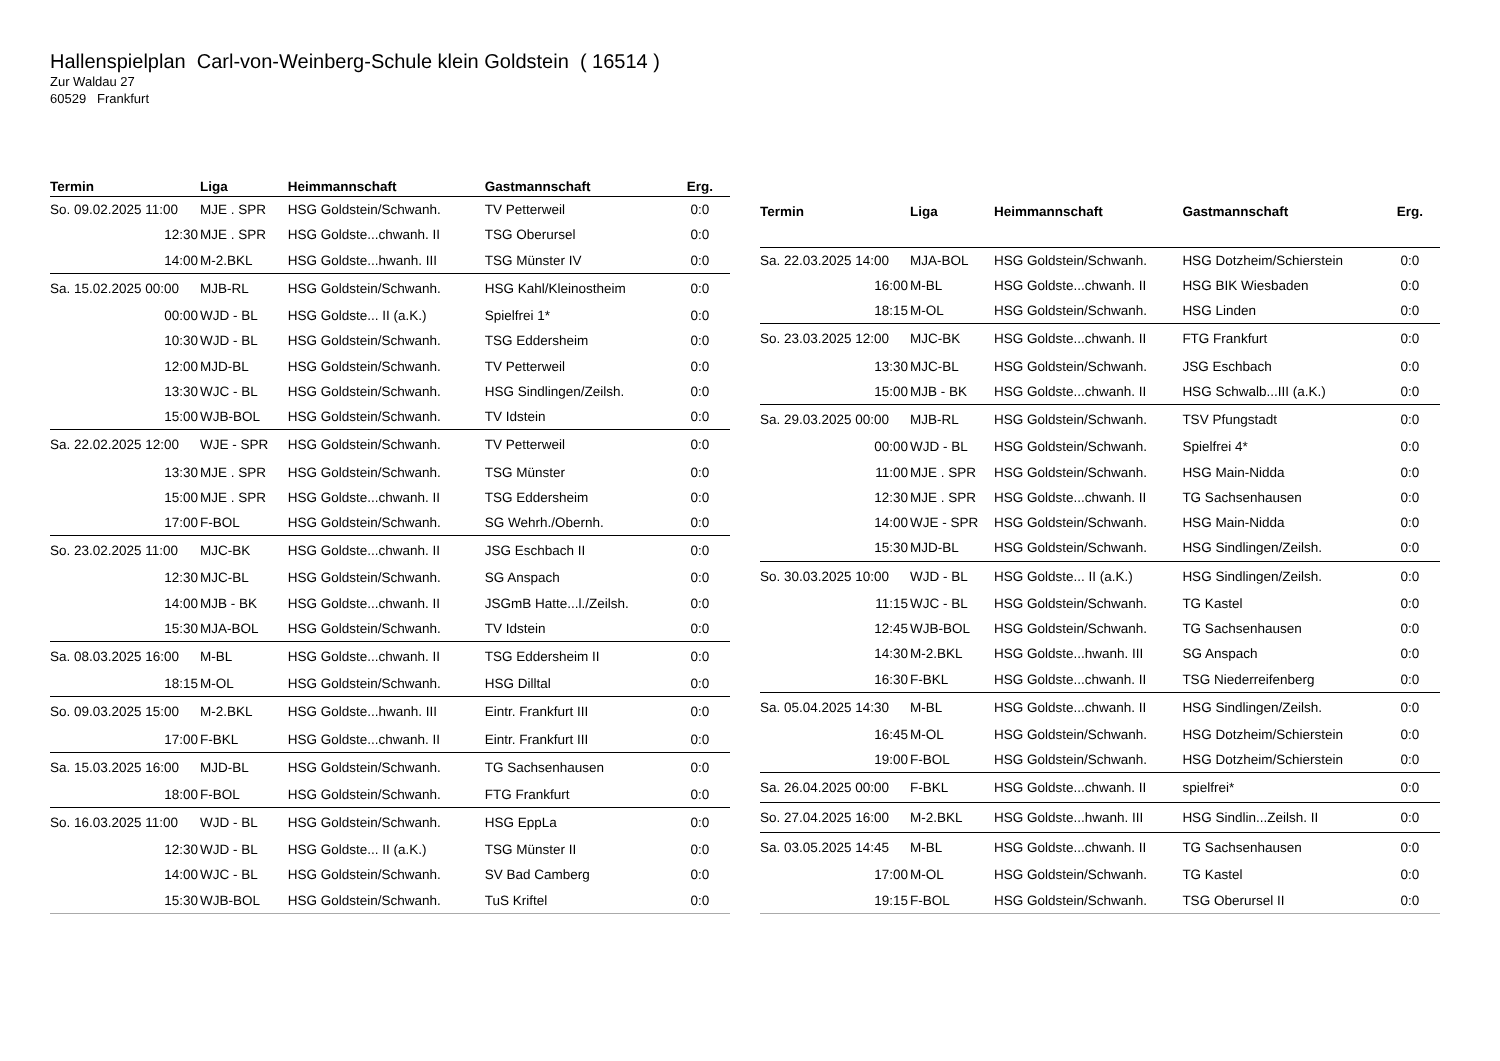Hallenspielplan Carl-von-Weinberg-Schule klein Goldstein ( 16514 )
Zur Waldau 27
60529 Frankfurt
| Termin | Liga | Heimmannschaft | Gastmannschaft | Erg. |
| --- | --- | --- | --- | --- |
| So. 09.02.2025 11:00 | MJE . SPR | HSG Goldstein/Schwanh. | TV Petterweil | 0:0 |
| 12:30 | MJE . SPR | HSG Goldste...chwanh. II | TSG Oberursel | 0:0 |
| 14:00 | M-2.BKL | HSG Goldste...hwanh. III | TSG Münster IV | 0:0 |
| Sa. 15.02.2025 00:00 | MJB-RL | HSG Goldstein/Schwanh. | HSG Kahl/Kleinostheim | 0:0 |
| 00:00 | WJD - BL | HSG Goldste... II (a.K.) | Spielfrei 1* | 0:0 |
| 10:30 | WJD - BL | HSG Goldstein/Schwanh. | TSG Eddersheim | 0:0 |
| 12:00 | MJD-BL | HSG Goldstein/Schwanh. | TV Petterweil | 0:0 |
| 13:30 | WJC - BL | HSG Goldstein/Schwanh. | HSG Sindlingen/Zeilsh. | 0:0 |
| 15:00 | WJB-BOL | HSG Goldstein/Schwanh. | TV Idstein | 0:0 |
| Sa. 22.02.2025 12:00 | WJE - SPR | HSG Goldstein/Schwanh. | TV Petterweil | 0:0 |
| 13:30 | MJE . SPR | HSG Goldstein/Schwanh. | TSG Münster | 0:0 |
| 15:00 | MJE . SPR | HSG Goldste...chwanh. II | TSG Eddersheim | 0:0 |
| 17:00 | F-BOL | HSG Goldstein/Schwanh. | SG Wehrh./Obernh. | 0:0 |
| So. 23.02.2025 11:00 | MJC-BK | HSG Goldste...chwanh. II | JSG Eschbach II | 0:0 |
| 12:30 | MJC-BL | HSG Goldstein/Schwanh. | SG Anspach | 0:0 |
| 14:00 | MJB - BK | HSG Goldste...chwanh. II | JSGmB Hatte...l./Zeilsh. | 0:0 |
| 15:30 | MJA-BOL | HSG Goldstein/Schwanh. | TV Idstein | 0:0 |
| Sa. 08.03.2025 16:00 | M-BL | HSG Goldste...chwanh. II | TSG Eddersheim II | 0:0 |
| 18:15 | M-OL | HSG Goldstein/Schwanh. | HSG Dilltal | 0:0 |
| So. 09.03.2025 15:00 | M-2.BKL | HSG Goldste...hwanh. III | Eintr. Frankfurt III | 0:0 |
| 17:00 | F-BKL | HSG Goldste...chwanh. II | Eintr. Frankfurt III | 0:0 |
| Sa. 15.03.2025 16:00 | MJD-BL | HSG Goldstein/Schwanh. | TG Sachsenhausen | 0:0 |
| 18:00 | F-BOL | HSG Goldstein/Schwanh. | FTG Frankfurt | 0:0 |
| So. 16.03.2025 11:00 | WJD - BL | HSG Goldstein/Schwanh. | HSG EppLa | 0:0 |
| 12:30 | WJD - BL | HSG Goldste... II (a.K.) | TSG Münster II | 0:0 |
| 14:00 | WJC - BL | HSG Goldstein/Schwanh. | SV Bad Camberg | 0:0 |
| 15:30 | WJB-BOL | HSG Goldstein/Schwanh. | TuS Kriftel | 0:0 |
| Termin | Liga | Heimmannschaft | Gastmannschaft | Erg. |
| --- | --- | --- | --- | --- |
| Sa. 22.03.2025 14:00 | MJA-BOL | HSG Goldstein/Schwanh. | HSG Dotzheim/Schierstein | 0:0 |
| 16:00 | M-BL | HSG Goldste...chwanh. II | HSG BIK Wiesbaden | 0:0 |
| 18:15 | M-OL | HSG Goldstein/Schwanh. | HSG Linden | 0:0 |
| So. 23.03.2025 12:00 | MJC-BK | HSG Goldste...chwanh. II | FTG Frankfurt | 0:0 |
| 13:30 | MJC-BL | HSG Goldstein/Schwanh. | JSG Eschbach | 0:0 |
| 15:00 | MJB - BK | HSG Goldste...chwanh. II | HSG Schwalb...III (a.K.) | 0:0 |
| Sa. 29.03.2025 00:00 | MJB-RL | HSG Goldstein/Schwanh. | TSV Pfungstadt | 0:0 |
| 00:00 | WJD - BL | HSG Goldstein/Schwanh. | Spielfrei 4* | 0:0 |
| 11:00 | MJE . SPR | HSG Goldstein/Schwanh. | HSG Main-Nidda | 0:0 |
| 12:30 | MJE . SPR | HSG Goldste...chwanh. II | TG Sachsenhausen | 0:0 |
| 14:00 | WJE - SPR | HSG Goldstein/Schwanh. | HSG Main-Nidda | 0:0 |
| 15:30 | MJD-BL | HSG Goldstein/Schwanh. | HSG Sindlingen/Zeilsh. | 0:0 |
| So. 30.03.2025 10:00 | WJD - BL | HSG Goldste... II (a.K.) | HSG Sindlingen/Zeilsh. | 0:0 |
| 11:15 | WJC - BL | HSG Goldstein/Schwanh. | TG Kastel | 0:0 |
| 12:45 | WJB-BOL | HSG Goldstein/Schwanh. | TG Sachsenhausen | 0:0 |
| 14:30 | M-2.BKL | HSG Goldste...hwanh. III | SG Anspach | 0:0 |
| 16:30 | F-BKL | HSG Goldste...chwanh. II | TSG Niederreifenberg | 0:0 |
| Sa. 05.04.2025 14:30 | M-BL | HSG Goldste...chwanh. II | HSG Sindlingen/Zeilsh. | 0:0 |
| 16:45 | M-OL | HSG Goldstein/Schwanh. | HSG Dotzheim/Schierstein | 0:0 |
| 19:00 | F-BOL | HSG Goldstein/Schwanh. | HSG Dotzheim/Schierstein | 0:0 |
| Sa. 26.04.2025 00:00 | F-BKL | HSG Goldste...chwanh. II | spielfrei* | 0:0 |
| So. 27.04.2025 16:00 | M-2.BKL | HSG Goldste...hwanh. III | HSG Sindlin...Zeilsh. II | 0:0 |
| Sa. 03.05.2025 14:45 | M-BL | HSG Goldste...chwanh. II | TG Sachsenhausen | 0:0 |
| 17:00 | M-OL | HSG Goldstein/Schwanh. | TG Kastel | 0:0 |
| 19:15 | F-BOL | HSG Goldstein/Schwanh. | TSG Oberursel II | 0:0 |